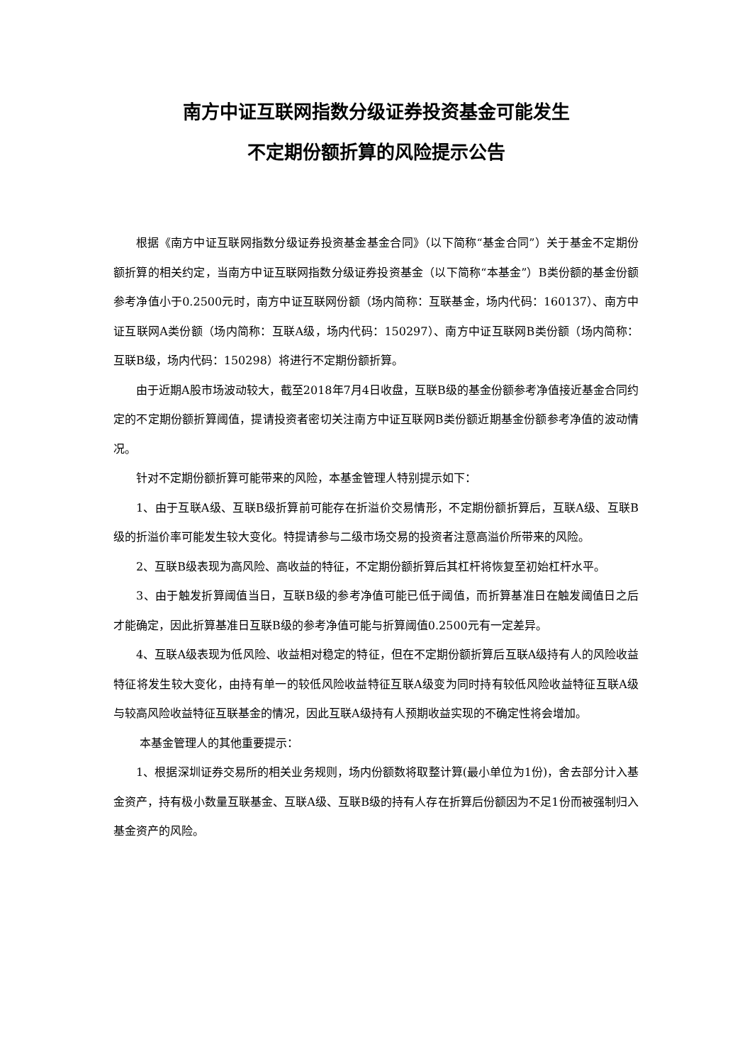南方中证互联网指数分级证券投资基金可能发生
不定期份额折算的风险提示公告
根据《南方中证互联网指数分级证券投资基金基金合同》（以下简称“基金合同”）关于基金不定期份额折算的相关约定，当南方中证互联网指数分级证券投资基金（以下简称“本基金”）B类份额的基金份额参考净值小于0.2500元时，南方中证互联网份额（场内简称：互联基金，场内代码：160137）、南方中证互联网A类份额（场内简称：互联A级，场内代码：150297）、南方中证互联网B类份额（场内简称：互联B级，场内代码：150298）将进行不定期份额折算。
由于近期A股市场波动较大，截至2018年7月4日收盘，互联B级的基金份额参考净值接近基金合同约定的不定期份额折算阈值，提请投资者密切关注南方中证互联网B类份额近期基金份额参考净值的波动情况。
针对不定期份额折算可能带来的风险，本基金管理人特别提示如下：
1、由于互联A级、互联B级折算前可能存在折溢价交易情形，不定期份额折算后，互联A级、互联B级的折溢价率可能发生较大变化。特提请参与二级市场交易的投资者注意高溢价所带来的风险。
2、互联B级表现为高风险、高收益的特征，不定期份额折算后其杠杆将恢复至初始杠杆水平。
3、由于触发折算阈值当日，互联B级的参考净值可能已低于阈值，而折算基准日在触发阈值日之后才能确定，因此折算基准日互联B级的参考净值可能与折算阈值0.2500元有一定差异。
4、互联A级表现为低风险、收益相对稳定的特征，但在不定期份额折算后互联A级持有人的风险收益特征将发生较大变化，由持有单一的较低风险收益特征互联A级变为同时持有较低风险收益特征互联A级与较高风险收益特征互联基金的情况，因此互联A级持有人预期收益实现的不确定性将会增加。
本基金管理人的其他重要提示：
1、根据深圳证券交易所的相关业务规则，场内份额数将取整计算(最小单位为1份)，舍去部分计入基金资产，持有极小数量互联基金、互联A级、互联B级的持有人存在折算后份额因为不足1份而被强制归入基金资产的风险。